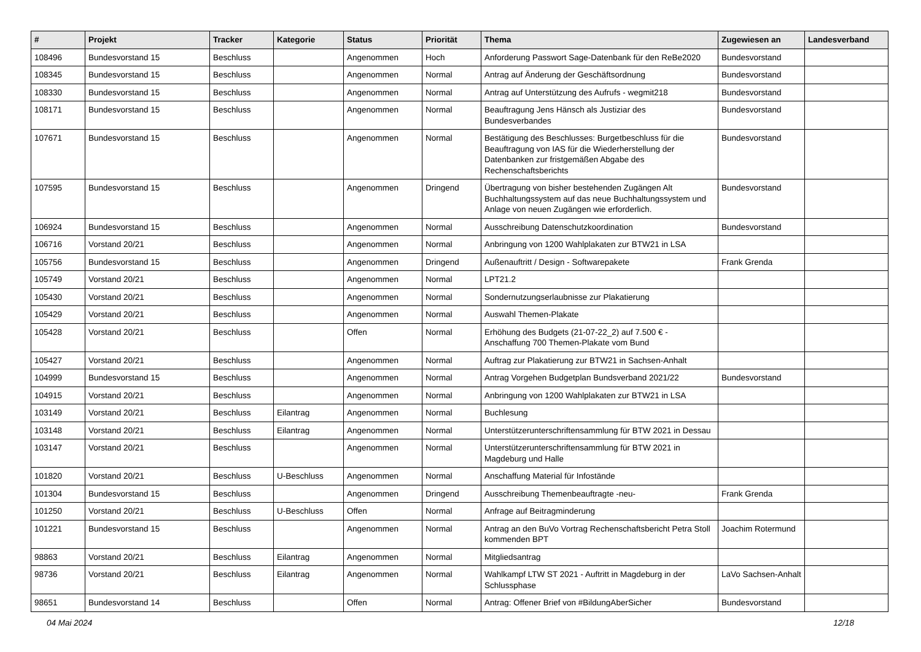| # | Projekt | Tracker | Kategorie | Status | Priorität | Thema | Zugewiesen an | Landesverband |
| --- | --- | --- | --- | --- | --- | --- | --- | --- |
| 108496 | Bundesvorstand 15 | Beschluss | | Angenommen | Hoch | Anforderung Passwort Sage-Datenbank für den ReBe2020 | Bundesvorstand | |
| 108345 | Bundesvorstand 15 | Beschluss | | Angenommen | Normal | Antrag auf Änderung der Geschäftsordnung | Bundesvorstand | |
| 108330 | Bundesvorstand 15 | Beschluss | | Angenommen | Normal | Antrag auf Unterstützung des Aufrufs - wegmit218 | Bundesvorstand | |
| 108171 | Bundesvorstand 15 | Beschluss | | Angenommen | Normal | Beauftragung Jens Hänsch als Justiziar des Bundesverbandes | Bundesvorstand | |
| 107671 | Bundesvorstand 15 | Beschluss | | Angenommen | Normal | Bestätigung des Beschlusses: Burgetbeschluss für die Beauftragung von IAS für die Wiederherstellung der Datenbanken zur fristgemäßen Abgabe des Rechenschaftsberichts | Bundesvorstand | |
| 107595 | Bundesvorstand 15 | Beschluss | | Angenommen | Dringend | Übertragung von bisher bestehenden Zugängen Alt Buchhaltungssystem auf das neue Buchhaltungssystem und Anlage von neuen Zugängen wie erforderlich. | Bundesvorstand | |
| 106924 | Bundesvorstand 15 | Beschluss | | Angenommen | Normal | Ausschreibung Datenschutzkoordination | Bundesvorstand | |
| 106716 | Vorstand 20/21 | Beschluss | | Angenommen | Normal | Anbringung von 1200 Wahlplakaten zur BTW21 in LSA | | |
| 105756 | Bundesvorstand 15 | Beschluss | | Angenommen | Dringend | Außenauftritt / Design - Softwarepakete | Frank Grenda | |
| 105749 | Vorstand 20/21 | Beschluss | | Angenommen | Normal | LPT21.2 | | |
| 105430 | Vorstand 20/21 | Beschluss | | Angenommen | Normal | Sondernutzungserlaubnisse zur Plakatierung | | |
| 105429 | Vorstand 20/21 | Beschluss | | Angenommen | Normal | Auswahl Themen-Plakate | | |
| 105428 | Vorstand 20/21 | Beschluss | | Offen | Normal | Erhöhung des Budgets (21-07-22_2) auf 7.500 € - Anschaffung 700 Themen-Plakate vom Bund | | |
| 105427 | Vorstand 20/21 | Beschluss | | Angenommen | Normal | Auftrag zur Plakatierung zur BTW21 in Sachsen-Anhalt | | |
| 104999 | Bundesvorstand 15 | Beschluss | | Angenommen | Normal | Antrag Vorgehen Budgetplan Bundsverband 2021/22 | Bundesvorstand | |
| 104915 | Vorstand 20/21 | Beschluss | | Angenommen | Normal | Anbringung von 1200 Wahlplakaten zur BTW21 in LSA | | |
| 103149 | Vorstand 20/21 | Beschluss | Eilantrag | Angenommen | Normal | Buchlesung | | |
| 103148 | Vorstand 20/21 | Beschluss | Eilantrag | Angenommen | Normal | Unterstützerunterschriftensammlung für BTW 2021 in Dessau | | |
| 103147 | Vorstand 20/21 | Beschluss | | Angenommen | Normal | Unterstützerunterschriftensammlung für BTW 2021 in Magdeburg und Halle | | |
| 101820 | Vorstand 20/21 | Beschluss | U-Beschluss | Angenommen | Normal | Anschaffung Material für Infostände | | |
| 101304 | Bundesvorstand 15 | Beschluss | | Angenommen | Dringend | Ausschreibung Themenbeauftragte -neu- | Frank Grenda | |
| 101250 | Vorstand 20/21 | Beschluss | U-Beschluss | Offen | Normal | Anfrage auf Beitragminderung | | |
| 101221 | Bundesvorstand 15 | Beschluss | | Angenommen | Normal | Antrag an den BuVo Vortrag Rechenschaftsbericht Petra Stoll kommenden BPT | Joachim Rotermund | |
| 98863 | Vorstand 20/21 | Beschluss | Eilantrag | Angenommen | Normal | Mitgliedsantrag | | |
| 98736 | Vorstand 20/21 | Beschluss | Eilantrag | Angenommen | Normal | Wahlkampf LTW ST 2021 - Auftritt in Magdeburg in der Schlussphase | LaVo Sachsen-Anhalt | |
| 98651 | Bundesvorstand 14 | Beschluss | | Offen | Normal | Antrag: Offener Brief von #BildungAberSicher | Bundesvorstand | |
04 Mai 2024 12/18